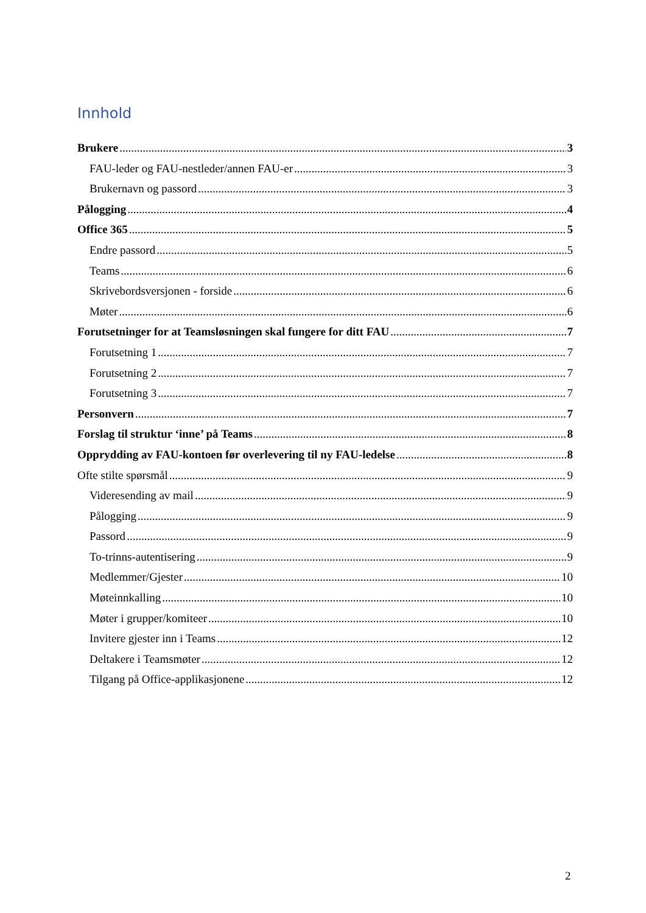Innhold
Brukere 3
FAU-leder og FAU-nestleder/annen FAU-er 3
Brukernavn og passord 3
Pålogging 4
Office 365 5
Endre passord 5
Teams 6
Skrivebordsversjonen - forside 6
Møter 6
Forutsetninger for at Teamsløsningen skal fungere for ditt FAU 7
Forutsetning 1 7
Forutsetning 2 7
Forutsetning 3 7
Personvern 7
Forslag til struktur ‘inne’ på Teams 8
Opprydding av FAU-kontoen før overlevering til ny FAU-ledelse 8
Ofte stilte spørsmål 9
Videresending av mail 9
Pålogging 9
Passord 9
To-trinns-autentisering 9
Medlemmer/Gjester 10
Møteinnkalling 10
Møter i grupper/komiteer 10
Invitere gjester inn i Teams 12
Deltakere i Teamsmøter 12
Tilgang på Office-applikasjonene 12
2